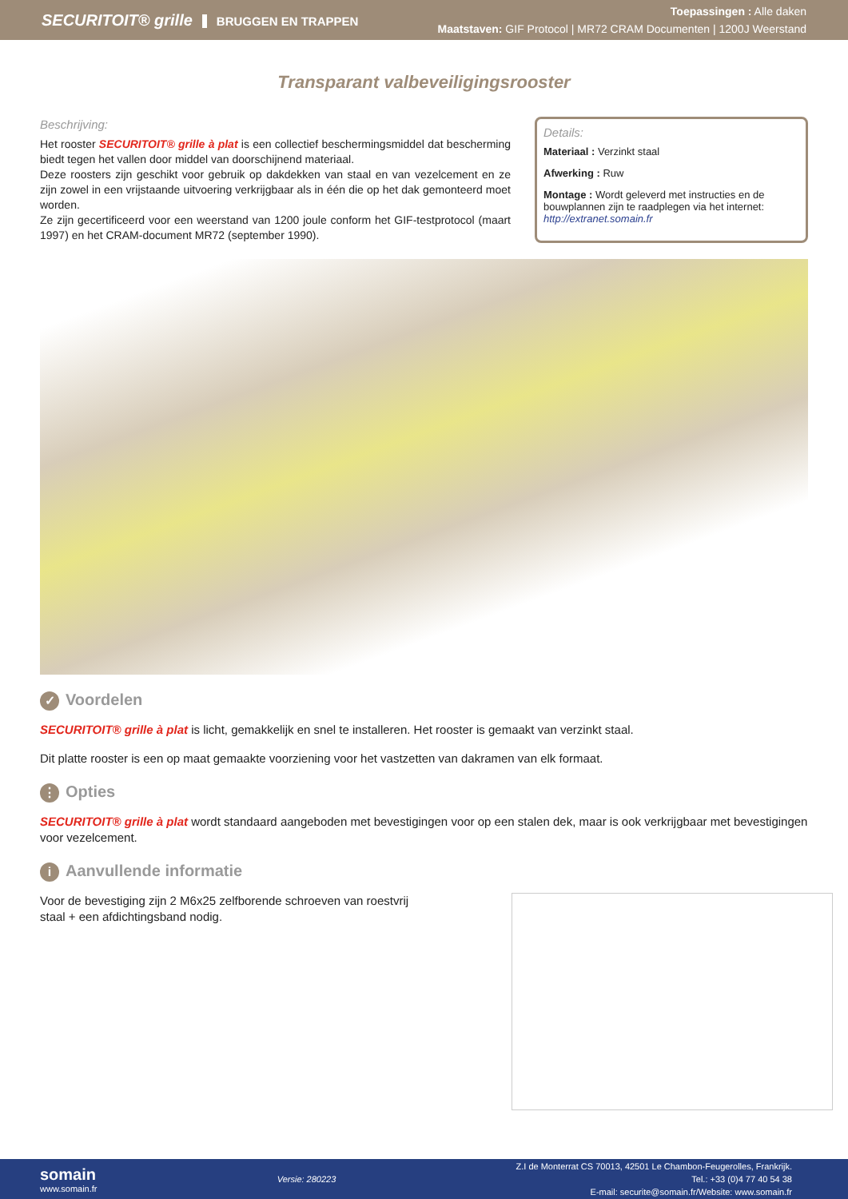SECURITOIT® grille BRUGGEN EN TRAPPEN
Toepassingen : Alle daken
Maatstaven: GIF Protocol | MR72 CRAM Documenten | 1200J Weerstand
Transparant valbeveiligingsrooster
Beschrijving:
Het rooster SECURITOIT® grille à plat is een collectief beschermingsmiddel dat bescherming biedt tegen het vallen door middel van doorschijnend materiaal.
Deze roosters zijn geschikt voor gebruik op dakdekken van staal en van vezelcement en ze zijn zowel in een vrijstaande uitvoering verkrijgbaar als in één die op het dak gemonteerd moet worden.
Ze zijn gecertificeerd voor een weerstand van 1200 joule conform het GIF-testprotocol (maart 1997) en het CRAM-document MR72 (september 1990).
Details:
Materiaal : Verzinkt staal
Afwerking : Ruw
Montage : Wordt geleverd met instructies en de bouwplannen zijn te raadplegen via het internet: http://extranet.somain.fr
✓ Voordelen
SECURITOIT® grille à plat is licht, gemakkelijk en snel te installeren. Het rooster is gemaakt van verzinkt staal.
Dit platte rooster is een op maat gemaakte voorziening voor het vastzetten van dakramen van elk formaat.
⋮ Opties
SECURITOIT® grille à plat wordt standaard aangeboden met bevestigingen voor op een stalen dek, maar is ook verkrijgbaar met bevestigingen voor vezelcement.
i Aanvullende informatie
Voor de bevestiging zijn 2 M6x25 zelfborende schroeven van roestvrij staal + een afdichtingsband nodig.
somain
www.somain.fr
Versie: 280223
Z.I de Monterrat CS 70013, 42501 Le Chambon-Feugerolles, Frankrijk.
Tel.: +33 (0)4 77 40 54 38
E-mail: securite@somain.fr/Website: www.somain.fr